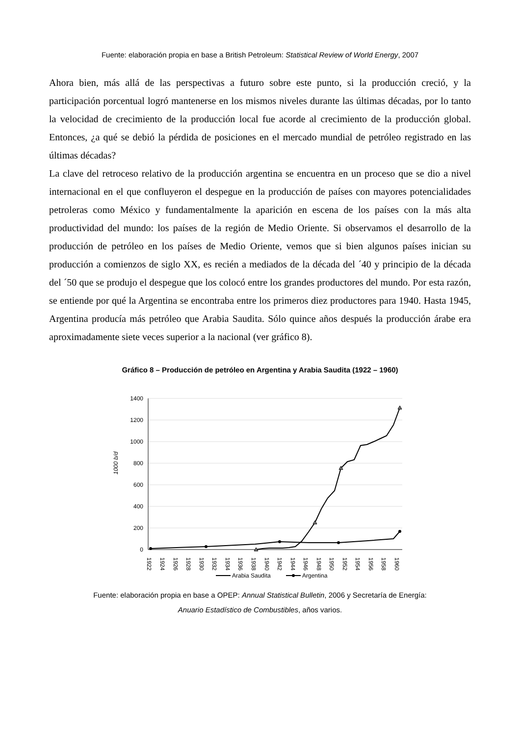Fuente: elaboración propia en base a British Petroleum: Statistical Review of World Energy, 2007
Ahora bien, más allá de las perspectivas a futuro sobre este punto, si la producción creció, y la participación porcentual logró mantenerse en los mismos niveles durante las últimas décadas, por lo tanto la velocidad de crecimiento de la producción local fue acorde al crecimiento de la producción global. Entonces, ¿a qué se debió la pérdida de posiciones en el mercado mundial de petróleo registrado en las últimas décadas?
La clave del retroceso relativo de la producción argentina se encuentra en un proceso que se dio a nivel internacional en el que confluyeron el despegue en la producción de países con mayores potencialidades petroleras como México y fundamentalmente la aparición en escena de los países con la más alta productividad del mundo: los países de la región de Medio Oriente. Si observamos el desarrollo de la producción de petróleo en los países de Medio Oriente, vemos que si bien algunos países inician su producción a comienzos de siglo XX, es recién a mediados de la década del ´40 y principio de la década del ´50 que se produjo el despegue que los colocó entre los grandes productores del mundo. Por esta razón, se entiende por qué la Argentina se encontraba entre los primeros diez productores para 1940. Hasta 1945, Argentina producía más petróleo que Arabia Saudita. Sólo quince años después la producción árabe era aproximadamente siete veces superior a la nacional (ver gráfico 8).
Gráfico 8 – Producción de petróleo en Argentina y Arabia Saudita (1922 – 1960)
1000 b/d
1400
1200
1000
800
600
400
200
0
1922
1924
1926
1928
1930
1932
1934
1936
1938
1940
1942
1944
1946
1948
1950
1952
1954
1956
1958
1960
Arabia Saudita
Argentina
Fuente: elaboración propia en base a OPEP: Annual Statistical Bulletin, 2006 y Secretaría de Energía:
Anuario Estadístico de Combustibles, años varios.